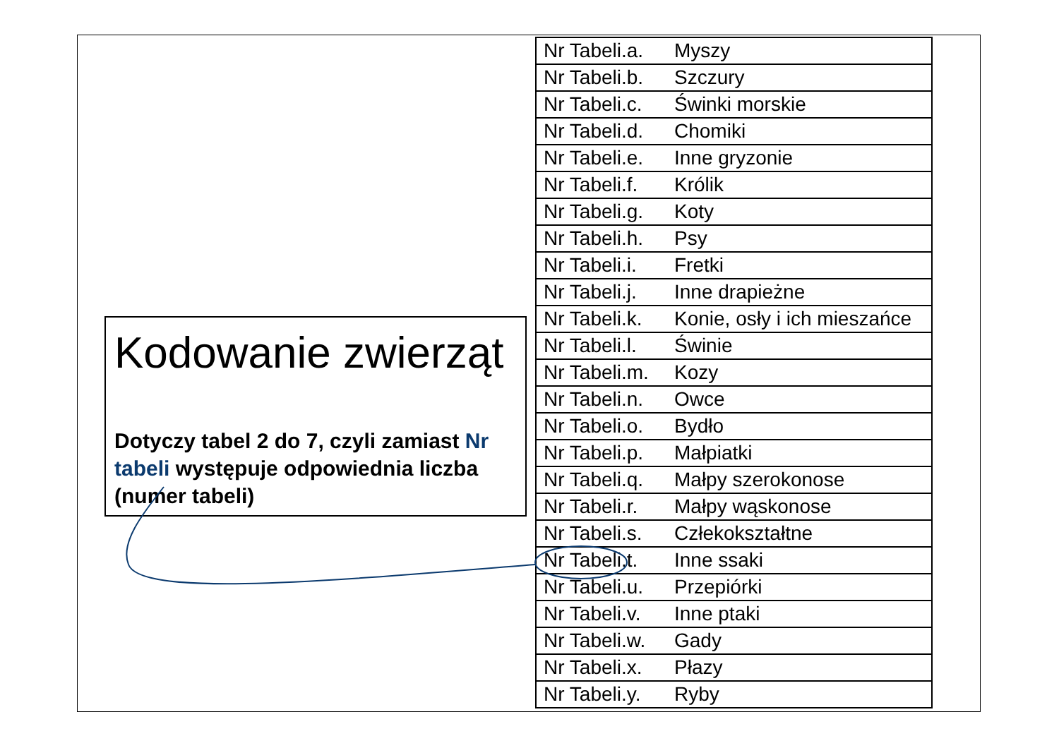Kodowanie zwierząt
Dotyczy tabel 2 do 7, czyli zamiast Nr tabeli występuje odpowiednia liczba (numer tabeli)
| Nr Tabeli.a. | Myszy |
| Nr Tabeli.b. | Szczury |
| Nr Tabeli.c. | Świnki morskie |
| Nr Tabeli.d. | Chomiki |
| Nr Tabeli.e. | Inne gryzonie |
| Nr Tabeli.f. | Królik |
| Nr Tabeli.g. | Koty |
| Nr Tabeli.h. | Psy |
| Nr Tabeli.i. | Fretki |
| Nr Tabeli.j. | Inne drapieżne |
| Nr Tabeli.k. | Konie, osły i ich mieszańce |
| Nr Tabeli.l. | Świnie |
| Nr Tabeli.m. | Kozy |
| Nr Tabeli.n. | Owce |
| Nr Tabeli.o. | Bydło |
| Nr Tabeli.p. | Małpiatki |
| Nr Tabeli.q. | Małpy szerokonose |
| Nr Tabeli.r. | Małpy wąskonose |
| Nr Tabeli.s. | Człekokształtne |
| Nr Tabeli.t. | Inne ssaki |
| Nr Tabeli.u. | Przepiórki |
| Nr Tabeli.v. | Inne ptaki |
| Nr Tabeli.w. | Gady |
| Nr Tabeli.x. | Płazy |
| Nr Tabeli.y. | Ryby |